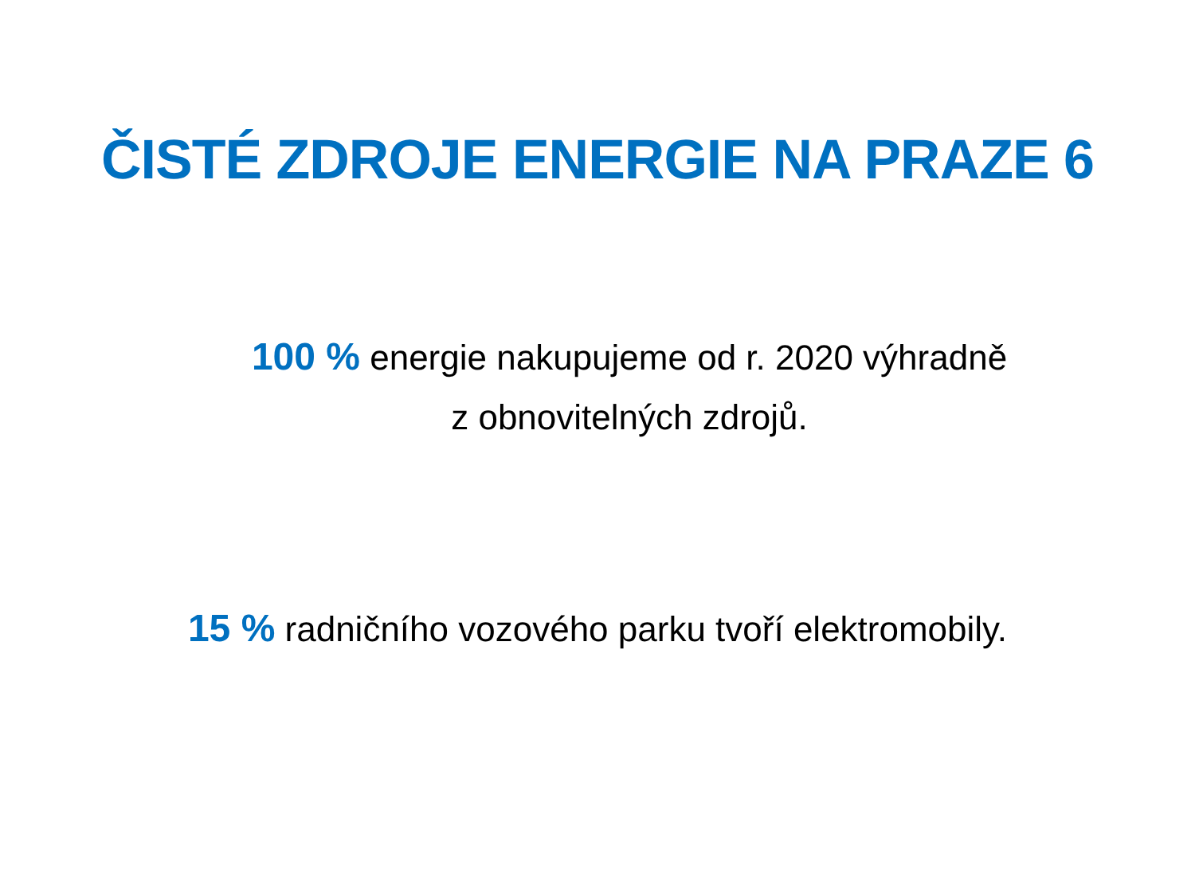ČISTÉ ZDROJE ENERGIE NA PRAZE 6
100 % energie nakupujeme od r. 2020 výhradně
z obnovitelných zdrojů.
15 % radničního vozového parku tvoří elektromobily.